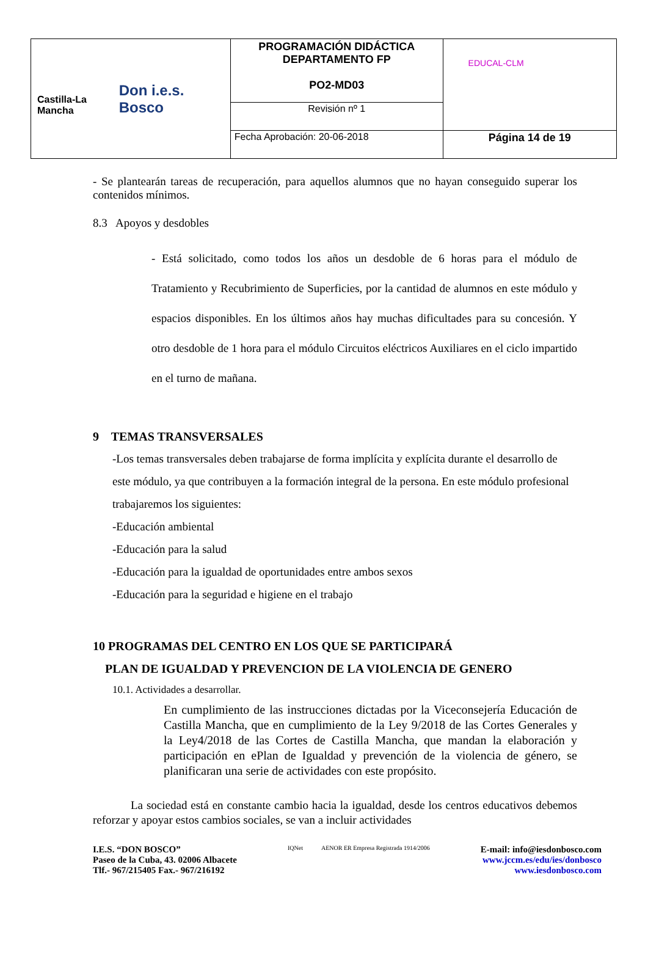| Castilla-La Mancha Don i.e.s. Bosco | PROGRAMACIÓN DIDÁCTICA DEPARTAMENTO FP PO2-MD03 | EDUCAL-CLM |
| | Revisión nº 1 | |
| | Fecha Aprobación: 20-06-2018 | Página 14 de 19 |
- Se plantearán tareas de recuperación, para aquellos alumnos que no hayan conseguido superar los contenidos mínimos.
8.3 Apoyos y desdobles
- Está solicitado, como todos los años un desdoble de 6 horas para el módulo de Tratamiento y Recubrimiento de Superficies, por la cantidad de alumnos en este módulo y espacios disponibles. En los últimos años hay muchas dificultades para su concesión. Y otro desdoble de 1 hora para el módulo Circuitos eléctricos Auxiliares en el ciclo impartido en el turno de mañana.
9 TEMAS TRANSVERSALES
-Los temas transversales deben trabajarse de forma implícita y explícita durante el desarrollo de este módulo, ya que contribuyen a la formación integral de la persona. En este módulo profesional trabajaremos los siguientes:
-Educación ambiental
-Educación para la salud
-Educación para la igualdad de oportunidades entre ambos sexos
-Educación para la seguridad e higiene en el trabajo
10 PROGRAMAS DEL CENTRO EN LOS QUE SE PARTICIPARÁ
PLAN DE IGUALDAD Y PREVENCION DE LA VIOLENCIA DE GENERO
10.1. Actividades a desarrollar.
En cumplimiento de las instrucciones dictadas por la Viceconsejería Educación de Castilla Mancha, que en cumplimiento de la Ley 9/2018 de las Cortes Generales y la Ley4/2018 de las Cortes de Castilla Mancha, que mandan la elaboración y participación en ePlan de Igualdad y prevención de la violencia de género, se planificaran una serie de actividades con este propósito.
La sociedad está en constante cambio hacia la igualdad, desde los centros educativos debemos reforzar y apoyar estos cambios sociales, se van a incluir actividades
I.E.S. “DON BOSCO”
Paseo de la Cuba, 43. 02006 Albacete
Tlf.- 967/215405 Fax.- 967/216192
IQNet AENOR ER Empresa Registrada 1914/2006
E-mail: info@iesdonbosco.com
www.jccm.es/edu/ies/donbosco
www.iesdonbosco.com